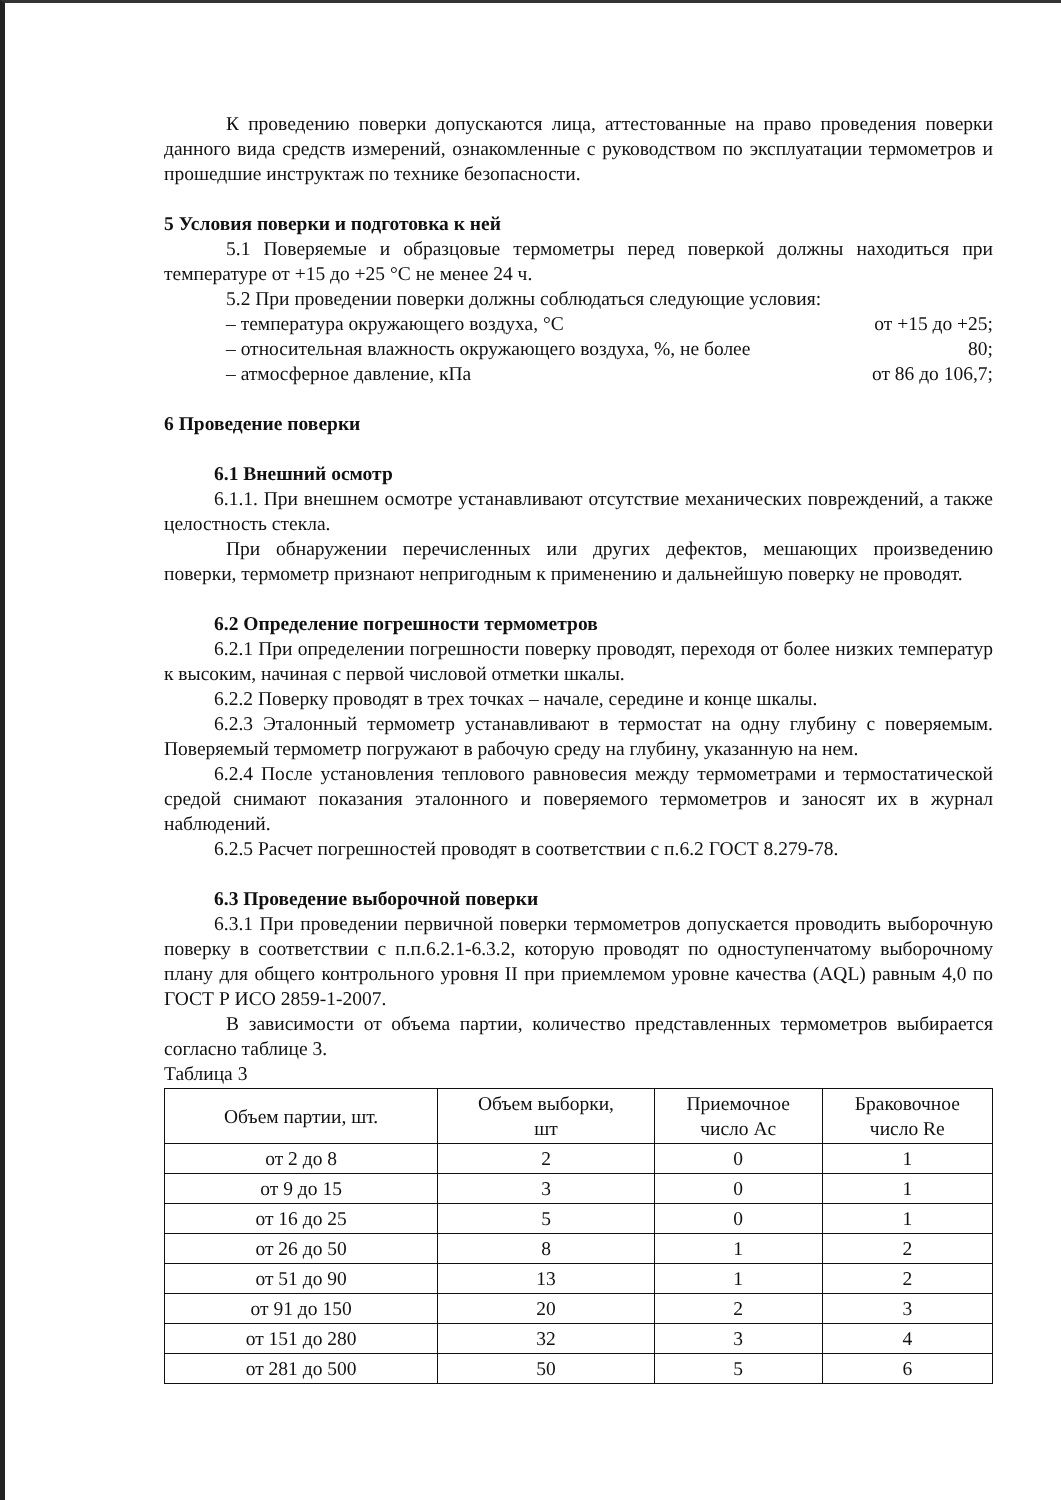К проведению поверки допускаются лица, аттестованные на право проведения поверки данного вида средств измерений, ознакомленные с руководством по эксплуатации термометров и прошедшие инструктаж по технике безопасности.
5 Условия поверки и подготовка к ней
5.1 Поверяемые и образцовые термометры перед поверкой должны находиться при температуре от +15 до +25 °С не менее 24 ч.
5.2 При проведении поверки должны соблюдаться следующие условия:
– температура окружающего воздуха, °С от +15 до +25;
– относительная влажность окружающего воздуха, %, не более 80;
– атмосферное давление, кПа от 86 до 106,7;
6 Проведение поверки
6.1 Внешний осмотр
6.1.1. При внешнем осмотре устанавливают отсутствие механических повреждений, а также целостность стекла.
При обнаружении перечисленных или других дефектов, мешающих произведению поверки, термометр признают непригодным к применению и дальнейшую поверку не проводят.
6.2 Определение погрешности термометров
6.2.1 При определении погрешности поверку проводят, переходя от более низких температур к высоким, начиная с первой числовой отметки шкалы.
6.2.2 Поверку проводят в трех точках – начале, середине и конце шкалы.
6.2.3 Эталонный термометр устанавливают в термостат на одну глубину с поверяемым. Поверяемый термометр погружают в рабочую среду на глубину, указанную на нем.
6.2.4 После установления теплового равновесия между термометрами и термостатической средой снимают показания эталонного и поверяемого термометров и заносят их в журнал наблюдений.
6.2.5 Расчет погрешностей проводят в соответствии с п.6.2 ГОСТ 8.279-78.
6.3 Проведение выборочной поверки
6.3.1 При проведении первичной поверки термометров допускается проводить выборочную поверку в соответствии с п.п.6.2.1-6.3.2, которую проводят по одноступенчатому выборочному плану для общего контрольного уровня II при приемлемом уровне качества (AQL) равным 4,0 по ГОСТ Р ИСО 2859-1-2007.
В зависимости от объема партии, количество представленных термометров выбирается согласно таблице 3.
Таблица 3
| Объем партии, шт. | Объем выборки, шт | Приемочное число Ac | Браковочное число Re |
| --- | --- | --- | --- |
| от 2 до 8 | 2 | 0 | 1 |
| от 9 до 15 | 3 | 0 | 1 |
| от 16 до 25 | 5 | 0 | 1 |
| от 26 до 50 | 8 | 1 | 2 |
| от 51 до 90 | 13 | 1 | 2 |
| от 91 до 150 | 20 | 2 | 3 |
| от 151 до 280 | 32 | 3 | 4 |
| от 281 до 500 | 50 | 5 | 6 |